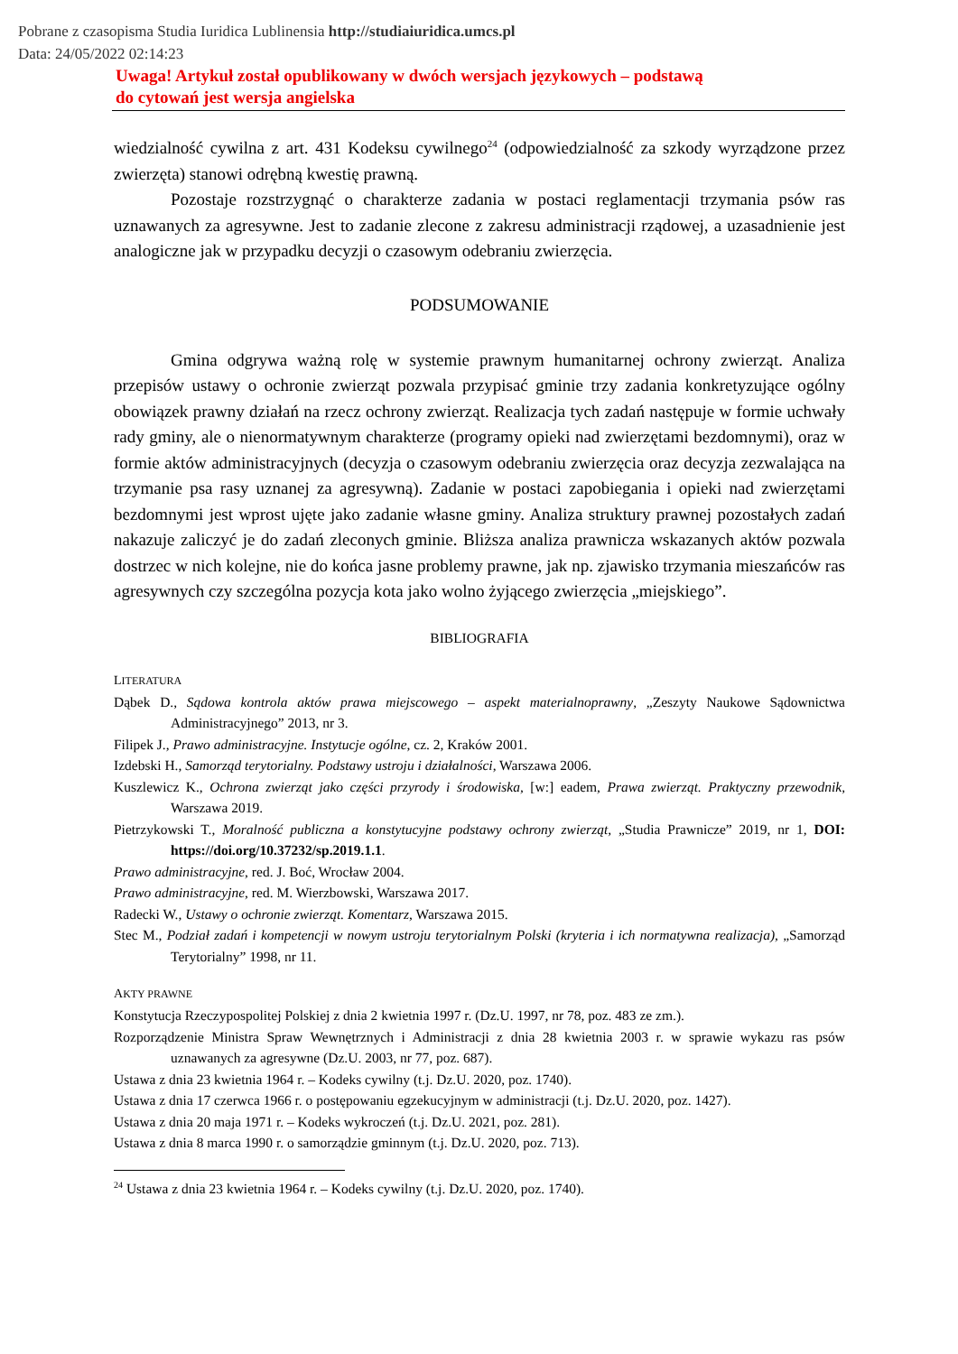Pobrane z czasopisma Studia Iuridica Lublinensia http://studiaiuridica.umcs.pl
Data: 24/05/2022 02:14:23
Uwaga! Artykuł został opublikowany w dwóch wersjach językowych – podstawą
do cytowań jest wersja angielska
wiedzialność cywilna z art. 431 Kodeksu cywilnego<sup>24</sup> (odpowiedzialność za szkody wyrządzone przez zwierzęta) stanowi odrębną kwestię prawną.
Pozostaje rozstrzygnąć o charakterze zadania w postaci reglamentacji trzymania psów ras uznawanych za agresywne. Jest to zadanie zlecone z zakresu administracji rządowej, a uzasadnienie jest analogiczne jak w przypadku decyzji o czasowym odebraniu zwierzęcia.
PODSUMOWANIE
Gmina odgrywa ważną rolę w systemie prawnym humanitarnej ochrony zwierząt. Analiza przepisów ustawy o ochronie zwierząt pozwala przypisać gminie trzy zadania konkretyzujące ogólny obowiązek prawny działań na rzecz ochrony zwierząt. Realizacja tych zadań następuje w formie uchwały rady gminy, ale o nienormatywnym charakterze (programy opieki nad zwierzętami bezdomnymi), oraz w formie aktów administracyjnych (decyzja o czasowym odebraniu zwierzęcia oraz decyzja zezwalająca na trzymanie psa rasy uznanej za agresywną). Zadanie w postaci zapobiegania i opieki nad zwierzętami bezdomnymi jest wprost ujęte jako zadanie własne gminy. Analiza struktury prawnej pozostałych zadań nakazuje zaliczyć je do zadań zleconych gminie. Bliższa analiza prawnicza wskazanych aktów pozwala dostrzec w nich kolejne, nie do końca jasne problemy prawne, jak np. zjawisko trzymania mieszańców ras agresywnych czy szczególna pozycja kota jako wolno żyjącego zwierzęcia „miejskiego”.
BIBLIOGRAFIA
LITERATURA
Dąbek D., Sądowa kontrola aktów prawa miejscowego – aspekt materialnoprawny, „Zeszyty Naukowe Sądownictwa Administracyjnego” 2013, nr 3.
Filipek J., Prawo administracyjne. Instytucje ogólne, cz. 2, Kraków 2001.
Izdebski H., Samorząd terytorialny. Podstawy ustroju i działalności, Warszawa 2006.
Kuszlewicz K., Ochrona zwierząt jako części przyrody i środowiska, [w:] eadem, Prawa zwierząt. Praktyczny przewodnik, Warszawa 2019.
Pietrzykowski T., Moralność publiczna a konstytucyjne podstawy ochrony zwierząt, „Studia Prawnicze” 2019, nr 1, DOI: https://doi.org/10.37232/sp.2019.1.1.
Prawo administracyjne, red. J. Boć, Wrocław 2004.
Prawo administracyjne, red. M. Wierzbowski, Warszawa 2017.
Radecki W., Ustawy o ochronie zwierząt. Komentarz, Warszawa 2015.
Stec M., Podział zadań i kompetencji w nowym ustroju terytorialnym Polski (kryteria i ich normatywna realizacja), „Samorząd Terytorialny” 1998, nr 11.
AKTY PRAWNE
Konstytucja Rzeczypospolitej Polskiej z dnia 2 kwietnia 1997 r. (Dz.U. 1997, nr 78, poz. 483 ze zm.).
Rozporządzenie Ministra Spraw Wewnętrznych i Administracji z dnia 28 kwietnia 2003 r. w sprawie wykazu ras psów uznawanych za agresywne (Dz.U. 2003, nr 77, poz. 687).
Ustawa z dnia 23 kwietnia 1964 r. – Kodeks cywilny (t.j. Dz.U. 2020, poz. 1740).
Ustawa z dnia 17 czerwca 1966 r. o postępowaniu egzekucyjnym w administracji (t.j. Dz.U. 2020, poz. 1427).
Ustawa z dnia 20 maja 1971 r. – Kodeks wykroczeń (t.j. Dz.U. 2021, poz. 281).
Ustawa z dnia 8 marca 1990 r. o samorządzie gminnym (t.j. Dz.U. 2020, poz. 713).
<sup>24</sup> Ustawa z dnia 23 kwietnia 1964 r. – Kodeks cywilny (t.j. Dz.U. 2020, poz. 1740).